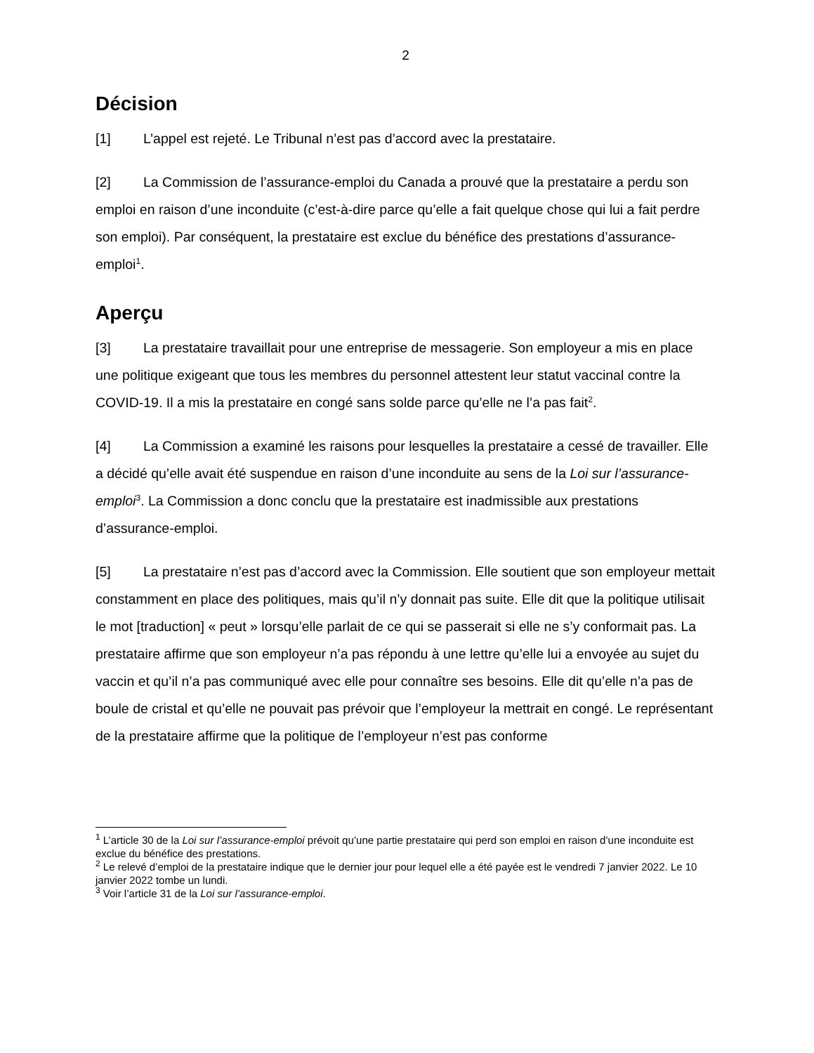2
Décision
[1] L’appel est rejeté. Le Tribunal n’est pas d’accord avec la prestataire.
[2] La Commission de l’assurance-emploi du Canada a prouvé que la prestataire a perdu son emploi en raison d’une inconduite (c’est-à-dire parce qu’elle a fait quelque chose qui lui a fait perdre son emploi). Par conséquent, la prestataire est exclue du bénéfice des prestations d’assurance-emploi<sup>1</sup>.
Aperçu
[3] La prestataire travaillait pour une entreprise de messagerie. Son employeur a mis en place une politique exigeant que tous les membres du personnel attestent leur statut vaccinal contre la COVID-19. Il a mis la prestataire en congé sans solde parce qu’elle ne l’a pas fait<sup>2</sup>.
[4] La Commission a examiné les raisons pour lesquelles la prestataire a cessé de travailler. Elle a décidé qu’elle avait été suspendue en raison d’une inconduite au sens de la Loi sur l’assurance-emploi<sup>3</sup>. La Commission a donc conclu que la prestataire est inadmissible aux prestations d’assurance-emploi.
[5] La prestataire n’est pas d’accord avec la Commission. Elle soutient que son employeur mettait constamment en place des politiques, mais qu’il n’y donnait pas suite. Elle dit que la politique utilisait le mot [traduction] « peut » lorsqu’elle parlait de ce qui se passerait si elle ne s’y conformait pas. La prestataire affirme que son employeur n’a pas répondu à une lettre qu’elle lui a envoyée au sujet du vaccin et qu’il n’a pas communiqué avec elle pour connaître ses besoins. Elle dit qu’elle n’a pas de boule de cristal et qu’elle ne pouvait pas prévoir que l’employeur la mettrait en congé. Le représentant de la prestataire affirme que la politique de l’employeur n’est pas conforme
<sup>1</sup> L’article 30 de la Loi sur l’assurance-emploi prévoit qu’une partie prestataire qui perd son emploi en raison d’une inconduite est exclue du bénéfice des prestations.
<sup>2</sup> Le relevé d’emploi de la prestataire indique que le dernier jour pour lequel elle a été payée est le vendredi 7 janvier 2022. Le 10 janvier 2022 tombe un lundi.
<sup>3</sup> Voir l’article 31 de la Loi sur l’assurance-emploi.